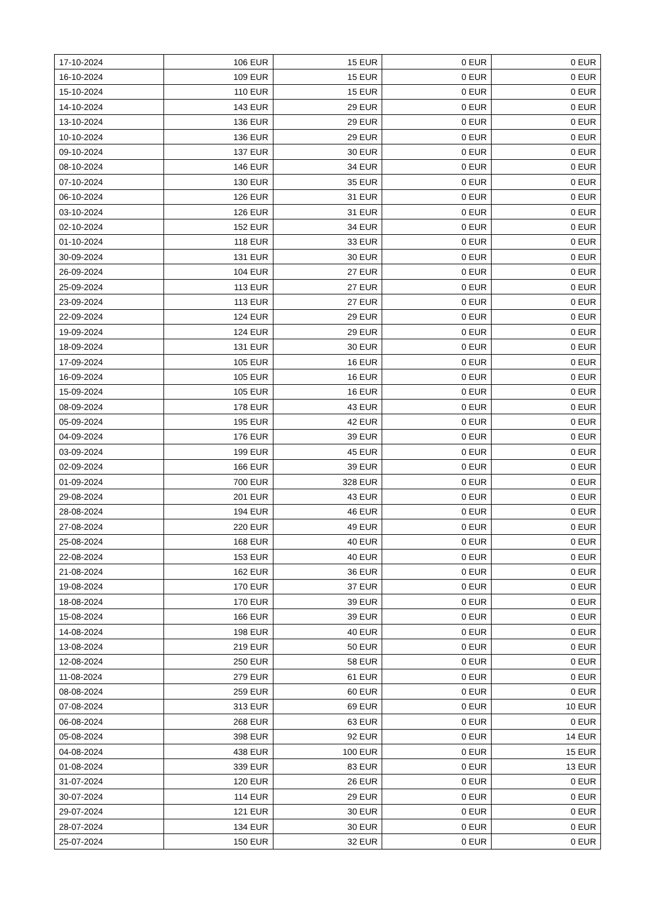| 17-10-2024 | 106 EUR | 15 EUR | 0 EUR | 0 EUR |
| 16-10-2024 | 109 EUR | 15 EUR | 0 EUR | 0 EUR |
| 15-10-2024 | 110 EUR | 15 EUR | 0 EUR | 0 EUR |
| 14-10-2024 | 143 EUR | 29 EUR | 0 EUR | 0 EUR |
| 13-10-2024 | 136 EUR | 29 EUR | 0 EUR | 0 EUR |
| 10-10-2024 | 136 EUR | 29 EUR | 0 EUR | 0 EUR |
| 09-10-2024 | 137 EUR | 30 EUR | 0 EUR | 0 EUR |
| 08-10-2024 | 146 EUR | 34 EUR | 0 EUR | 0 EUR |
| 07-10-2024 | 130 EUR | 35 EUR | 0 EUR | 0 EUR |
| 06-10-2024 | 126 EUR | 31 EUR | 0 EUR | 0 EUR |
| 03-10-2024 | 126 EUR | 31 EUR | 0 EUR | 0 EUR |
| 02-10-2024 | 152 EUR | 34 EUR | 0 EUR | 0 EUR |
| 01-10-2024 | 118 EUR | 33 EUR | 0 EUR | 0 EUR |
| 30-09-2024 | 131 EUR | 30 EUR | 0 EUR | 0 EUR |
| 26-09-2024 | 104 EUR | 27 EUR | 0 EUR | 0 EUR |
| 25-09-2024 | 113 EUR | 27 EUR | 0 EUR | 0 EUR |
| 23-09-2024 | 113 EUR | 27 EUR | 0 EUR | 0 EUR |
| 22-09-2024 | 124 EUR | 29 EUR | 0 EUR | 0 EUR |
| 19-09-2024 | 124 EUR | 29 EUR | 0 EUR | 0 EUR |
| 18-09-2024 | 131 EUR | 30 EUR | 0 EUR | 0 EUR |
| 17-09-2024 | 105 EUR | 16 EUR | 0 EUR | 0 EUR |
| 16-09-2024 | 105 EUR | 16 EUR | 0 EUR | 0 EUR |
| 15-09-2024 | 105 EUR | 16 EUR | 0 EUR | 0 EUR |
| 08-09-2024 | 178 EUR | 43 EUR | 0 EUR | 0 EUR |
| 05-09-2024 | 195 EUR | 42 EUR | 0 EUR | 0 EUR |
| 04-09-2024 | 176 EUR | 39 EUR | 0 EUR | 0 EUR |
| 03-09-2024 | 199 EUR | 45 EUR | 0 EUR | 0 EUR |
| 02-09-2024 | 166 EUR | 39 EUR | 0 EUR | 0 EUR |
| 01-09-2024 | 700 EUR | 328 EUR | 0 EUR | 0 EUR |
| 29-08-2024 | 201 EUR | 43 EUR | 0 EUR | 0 EUR |
| 28-08-2024 | 194 EUR | 46 EUR | 0 EUR | 0 EUR |
| 27-08-2024 | 220 EUR | 49 EUR | 0 EUR | 0 EUR |
| 25-08-2024 | 168 EUR | 40 EUR | 0 EUR | 0 EUR |
| 22-08-2024 | 153 EUR | 40 EUR | 0 EUR | 0 EUR |
| 21-08-2024 | 162 EUR | 36 EUR | 0 EUR | 0 EUR |
| 19-08-2024 | 170 EUR | 37 EUR | 0 EUR | 0 EUR |
| 18-08-2024 | 170 EUR | 39 EUR | 0 EUR | 0 EUR |
| 15-08-2024 | 166 EUR | 39 EUR | 0 EUR | 0 EUR |
| 14-08-2024 | 198 EUR | 40 EUR | 0 EUR | 0 EUR |
| 13-08-2024 | 219 EUR | 50 EUR | 0 EUR | 0 EUR |
| 12-08-2024 | 250 EUR | 58 EUR | 0 EUR | 0 EUR |
| 11-08-2024 | 279 EUR | 61 EUR | 0 EUR | 0 EUR |
| 08-08-2024 | 259 EUR | 60 EUR | 0 EUR | 0 EUR |
| 07-08-2024 | 313 EUR | 69 EUR | 0 EUR | 10 EUR |
| 06-08-2024 | 268 EUR | 63 EUR | 0 EUR | 0 EUR |
| 05-08-2024 | 398 EUR | 92 EUR | 0 EUR | 14 EUR |
| 04-08-2024 | 438 EUR | 100 EUR | 0 EUR | 15 EUR |
| 01-08-2024 | 339 EUR | 83 EUR | 0 EUR | 13 EUR |
| 31-07-2024 | 120 EUR | 26 EUR | 0 EUR | 0 EUR |
| 30-07-2024 | 114 EUR | 29 EUR | 0 EUR | 0 EUR |
| 29-07-2024 | 121 EUR | 30 EUR | 0 EUR | 0 EUR |
| 28-07-2024 | 134 EUR | 30 EUR | 0 EUR | 0 EUR |
| 25-07-2024 | 150 EUR | 32 EUR | 0 EUR | 0 EUR |